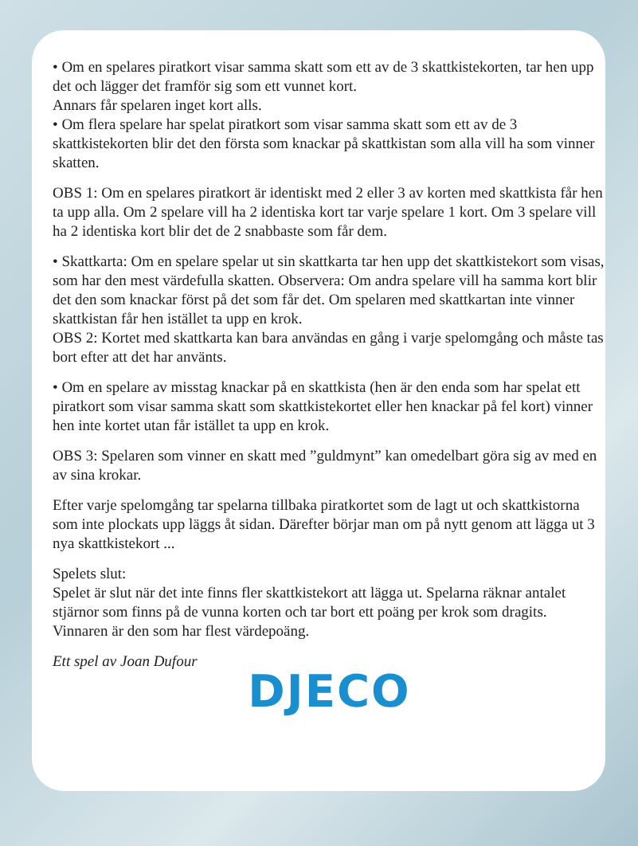• Om en spelares piratkort visar samma skatt som ett av de 3 skattkistekorten, tar hen upp det och lägger det framför sig som ett vunnet kort.
Annars får spelaren inget kort alls.
• Om flera spelare har spelat piratkort som visar samma skatt som ett av de 3 skattkistekorten blir det den första som knackar på skattkistan som alla vill ha som vinner skatten.
OBS 1: Om en spelares piratkort är identiskt med 2 eller 3 av korten med skattkista får hen ta upp alla. Om 2 spelare vill ha 2 identiska kort tar varje spelare 1 kort. Om 3 spelare vill ha 2 identiska kort blir det de 2 snabbaste som får dem.
• Skattkarta: Om en spelare spelar ut sin skattkarta tar hen upp det skattkistekort som visas, som har den mest värdefulla skatten. Observera: Om andra spelare vill ha samma kort blir det den som knackar först på det som får det. Om spelaren med skattkartan inte vinner skattkistan får hen istället ta upp en krok.
OBS 2: Kortet med skattkarta kan bara användas en gång i varje spelomgång och måste tas bort efter att det har använts.
• Om en spelare av misstag knackar på en skattkista (hen är den enda som har spelat ett piratkort som visar samma skatt som skattkistekortet eller hen knackar på fel kort) vinner hen inte kortet utan får istället ta upp en krok.
OBS 3: Spelaren som vinner en skatt med ”guldmynt” kan omedelbart göra sig av med en av sina krokar.
Efter varje spelomgång tar spelarna tillbaka piratkortet som de lagt ut och skattkistorna som inte plockats upp läggs åt sidan. Därefter börjar man om på nytt genom att lägga ut 3 nya skattkistekort ...
Spelets slut:
Spelet är slut när det inte finns fler skattkistekort att lägga ut. Spelarna räknar antalet stjärnor som finns på de vunna korten och tar bort ett poäng per krok som dragits.
Vinnaren är den som har flest värdepoäng.
Ett spel av Joan Dufour
DJECO